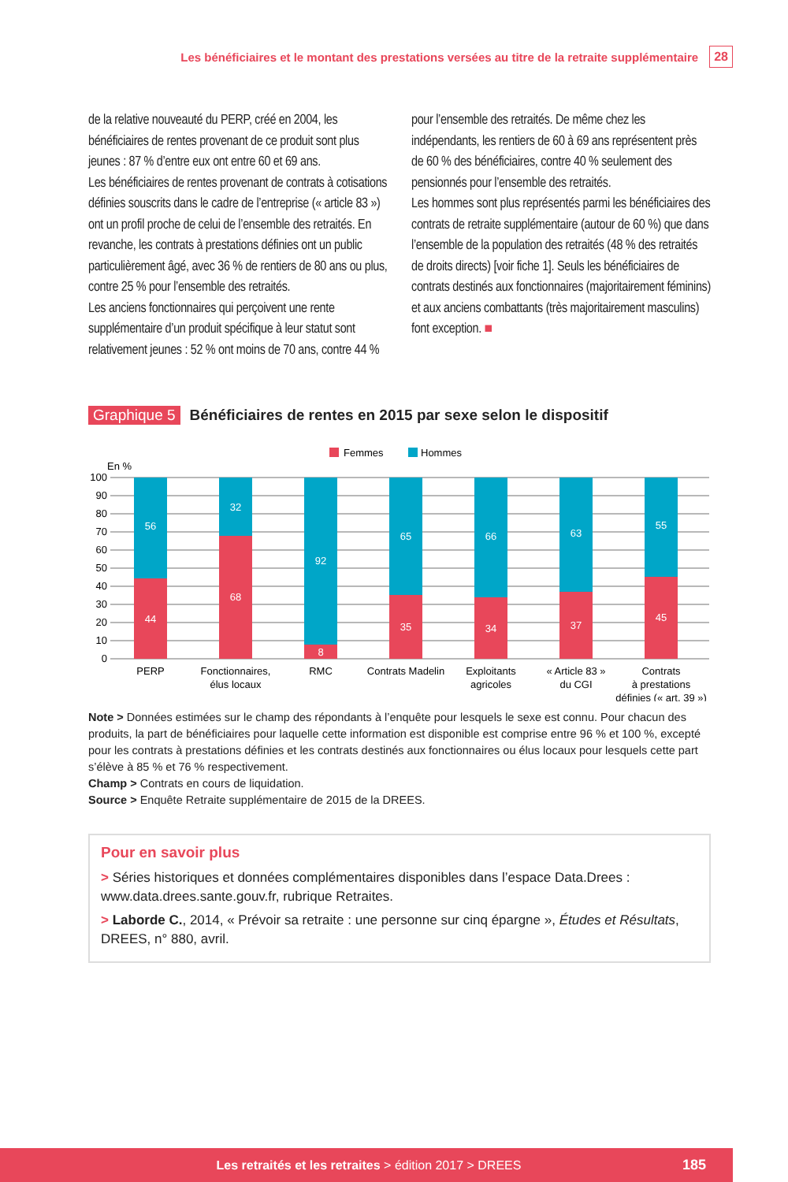Les bénéficiaires et le montant des prestations versées au titre de la retraite supplémentaire
28
de la relative nouveauté du PERP, créé en 2004, les bénéficiaires de rentes provenant de ce produit sont plus jeunes : 87 % d’entre eux ont entre 60 et 69 ans.
Les bénéficiaires de rentes provenant de contrats à cotisations définies souscrits dans le cadre de l’entreprise (« article 83 ») ont un profil proche de celui de l’ensemble des retraités. En revanche, les contrats à prestations définies ont un public particulièrement âgé, avec 36 % de rentiers de 80 ans ou plus, contre 25 % pour l’ensemble des retraités.
Les anciens fonctionnaires qui perçoivent une rente supplémentaire d’un produit spécifique à leur statut sont relativement jeunes : 52 % ont moins de 70 ans, contre 44 % pour l’ensemble des retraités. De même chez les indépendants, les rentiers de 60 à 69 ans représentent près de 60 % des bénéficiaires, contre 40 % seulement des pensionnés pour l’ensemble des retraités.
Les hommes sont plus représentés parmi les bénéficiaires des contrats de retraite supplémentaire (autour de 60 %) que dans l’ensemble de la population des retraités (48 % des retraités de droits directs) [voir fiche 1]. Seuls les bénéficiaires de contrats destinés aux fonctionnaires (majoritairement féminins) et aux anciens combattants (très majoritairement masculins) font exception. ■
Graphique 5 Bénéficiaires de rentes en 2015 par sexe selon le dispositif
Femmes
Hommes
En %
100
90
80
70
60
50
40
30
20
10
0
56
44
32
68
92
8
65
35
66
34
63
37
55
45
PERP
Fonctionnaires,
élus locaux
RMC
Contrats Madelin
Exploitants
agricoles
« Article 83 »
du CGI
Contrats
à prestations
définies (« art. 39 »)
Note > Données estimées sur le champ des répondants à l’enquête pour lesquels le sexe est connu. Pour chacun des produits, la part de bénéficiaires pour laquelle cette information est disponible est comprise entre 96 % et 100 %, excepté pour les contrats à prestations définies et les contrats destinés aux fonctionnaires ou élus locaux pour lesquels cette part s’élève à 85 % et 76 % respectivement.
Champ > Contrats en cours de liquidation.
Source > Enquête Retraite supplémentaire de 2015 de la DREES.
Pour en savoir plus
> Séries historiques et données complémentaires disponibles dans l’espace Data.Drees : www.data.drees.sante.gouv.fr, rubrique Retraites.
> Laborde C., 2014, « Prévoir sa retraite : une personne sur cinq épargne », Études et Résultats, DREES, n° 880, avril.
Les retraités et les retraites > édition 2017 > DREES
185